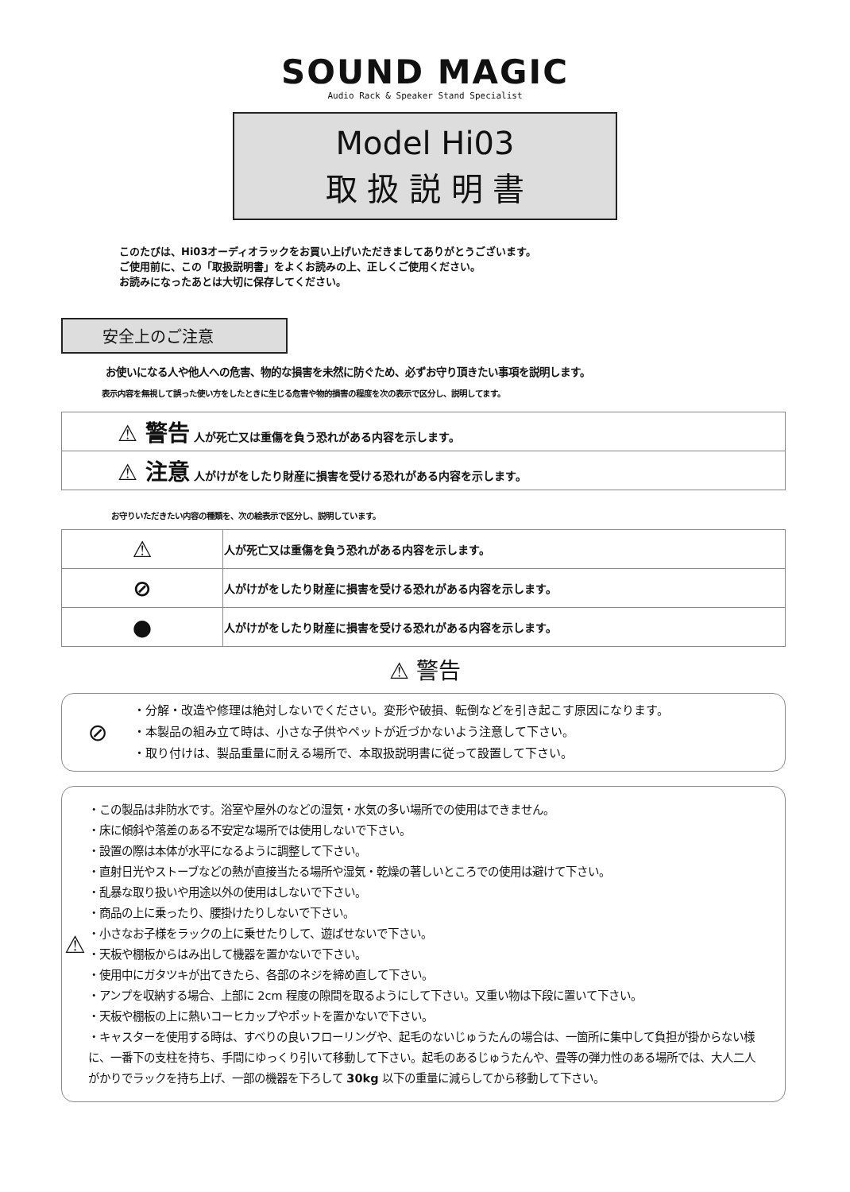SOUND MAGIC
Audio Rack & Speaker Stand Specialist
Model Hi03
取 扱 説 明 書
このたびは、Hi03オーディオラックをお買い上げいただきましてありがとうございます。
ご使用前に、この「取扱説明書」をよくお読みの上、正しくご使用ください。
お読みになったあとは大切に保存してください。
安全上のご注意
お使いになる人や他人への危害、物的な損害を未然に防ぐため、必ずお守り頂きたい事項を説明します。
表示内容を無視して誤った使い方をしたときに生じる危害や物的損害の程度を次の表示で区分し、説明してます。
| ⚠ 警告 人が死亡又は重傷を負う恐れがある内容を示します。 |
| ⚠ 注意 人がけがをしたり財産に損害を受ける恐れがある内容を示します。 |
お守りいただきたい内容の種類を、次の絵表示で区分し、説明しています。
| ⚠ | 人が死亡又は重傷を負う恐れがある内容を示します。 |
| ⊘ | 人がけがをしたり財産に損害を受ける恐れがある内容を示します。 |
| ● | 人がけがをしたり財産に損害を受ける恐れがある内容を示します。 |
⚠ 警告
⊘
・分解・改造や修理は絶対しないでください。変形や破損、転倒などを引き起こす原因になります。
・本製品の組み立て時は、小さな子供やペットが近づかないよう注意して下さい。
・取り付けは、製品重量に耐える場所で、本取扱説明書に従って設置して下さい。
⚠
・この製品は非防水です。浴室や屋外のなどの湿気・水気の多い場所での使用はできません。
・床に傾斜や落差のある不安定な場所では使用しないで下さい。
・設置の際は本体が水平になるように調整して下さい。
・直射日光やストーブなどの熱が直接当たる場所や湿気・乾燥の著しいところでの使用は避けて下さい。
・乱暴な取り扱いや用途以外の使用はしないで下さい。
・商品の上に乗ったり、腰掛けたりしないで下さい。
・小さなお子様をラックの上に乗せたりして、遊ばせないで下さい。
・天板や棚板からはみ出して機器を置かないで下さい。
・使用中にガタツキが出てきたら、各部のネジを締め直して下さい。
・アンプを収納する場合、上部に 2cm 程度の隙間を取るようにして下さい。又重い物は下段に置いて下さい。
・天板や棚板の上に熱いコーヒカップやポットを置かないで下さい。
・キャスターを使用する時は、すべりの良いフローリングや、起毛のないじゅうたんの場合は、一箇所に集中して負担が掛からない様に、一番下の支柱を持ち、手間にゆっくり引いて移動して下さい。起毛のあるじゅうたんや、畳等の弾力性のある場所では、大人二人がかりでラックを持ち上げ、一部の機器を下ろして 30kg 以下の重量に減らしてから移動して下さい。